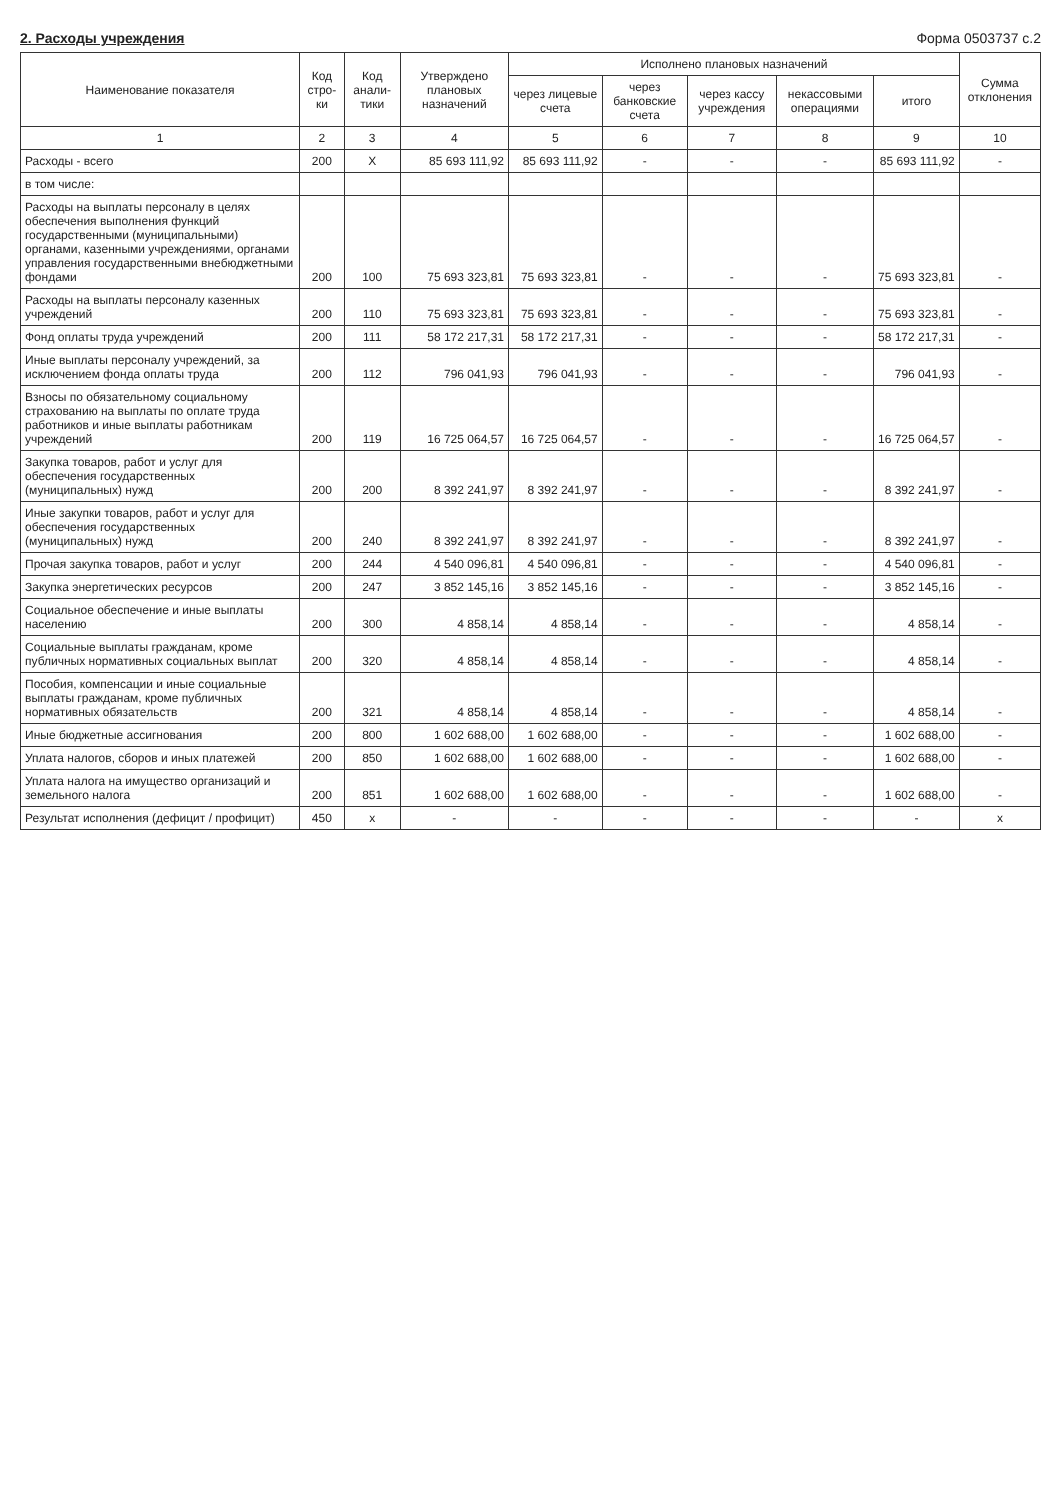2. Расходы учреждения Форма 0503737 с.2
| Наименование показателя | Код стро-ки | Код анали-тики | Утверждено плановых назначений | Исполнено плановых назначений | | | | | Сумма отклонения |
| --- | --- | --- | --- | --- | --- | --- | --- | --- | --- |
| | | | | через лицевые счета | через банковские счета | через кассу учреждения | некассовыми операциями | итого | |
| 1 | 2 | 3 | 4 | 5 | 6 | 7 | 8 | 9 | 10 |
| Расходы - всего | 200 | X | 85 693 111,92 | 85 693 111,92 | - | - | - | 85 693 111,92 | - |
| в том числе: | | | | | | | | | |
| Расходы на выплаты персоналу в целях обеспечения выполнения функций государственными (муниципальными) органами, казенными учреждениями, органами управления государственными внебюджетными фондами | 200 | 100 | 75 693 323,81 | 75 693 323,81 | - | - | - | 75 693 323,81 | - |
| Расходы на выплаты персоналу казенных учреждений | 200 | 110 | 75 693 323,81 | 75 693 323,81 | - | - | - | 75 693 323,81 | - |
| Фонд оплаты труда учреждений | 200 | 111 | 58 172 217,31 | 58 172 217,31 | - | - | - | 58 172 217,31 | - |
| Иные выплаты персоналу учреждений, за исключением фонда оплаты труда | 200 | 112 | 796 041,93 | 796 041,93 | - | - | - | 796 041,93 | - |
| Взносы по обязательному социальному страхованию на выплаты по оплате труда работников и иные выплаты работникам учреждений | 200 | 119 | 16 725 064,57 | 16 725 064,57 | - | - | - | 16 725 064,57 | - |
| Закупка товаров, работ и услуг для обеспечения государственных (муниципальных) нужд | 200 | 200 | 8 392 241,97 | 8 392 241,97 | - | - | - | 8 392 241,97 | - |
| Иные закупки товаров, работ и услуг для обеспечения государственных (муниципальных) нужд | 200 | 240 | 8 392 241,97 | 8 392 241,97 | - | - | - | 8 392 241,97 | - |
| Прочая закупка товаров, работ и услуг | 200 | 244 | 4 540 096,81 | 4 540 096,81 | - | - | - | 4 540 096,81 | - |
| Закупка энергетических ресурсов | 200 | 247 | 3 852 145,16 | 3 852 145,16 | - | - | - | 3 852 145,16 | - |
| Социальное обеспечение и иные выплаты населению | 200 | 300 | 4 858,14 | 4 858,14 | - | - | - | 4 858,14 | - |
| Социальные выплаты гражданам, кроме публичных нормативных социальных выплат | 200 | 320 | 4 858,14 | 4 858,14 | - | - | - | 4 858,14 | - |
| Пособия, компенсации и иные социальные выплаты гражданам, кроме публичных нормативных обязательств | 200 | 321 | 4 858,14 | 4 858,14 | - | - | - | 4 858,14 | - |
| Иные бюджетные ассигнования | 200 | 800 | 1 602 688,00 | 1 602 688,00 | - | - | - | 1 602 688,00 | - |
| Уплата налогов, сборов и иных платежей | 200 | 850 | 1 602 688,00 | 1 602 688,00 | - | - | - | 1 602 688,00 | - |
| Уплата налога на имущество организаций и земельного налога | 200 | 851 | 1 602 688,00 | 1 602 688,00 | - | - | - | 1 602 688,00 | - |
| Результат исполнения (дефицит / профицит) | 450 | x | - | - | - | - | - | - | x |